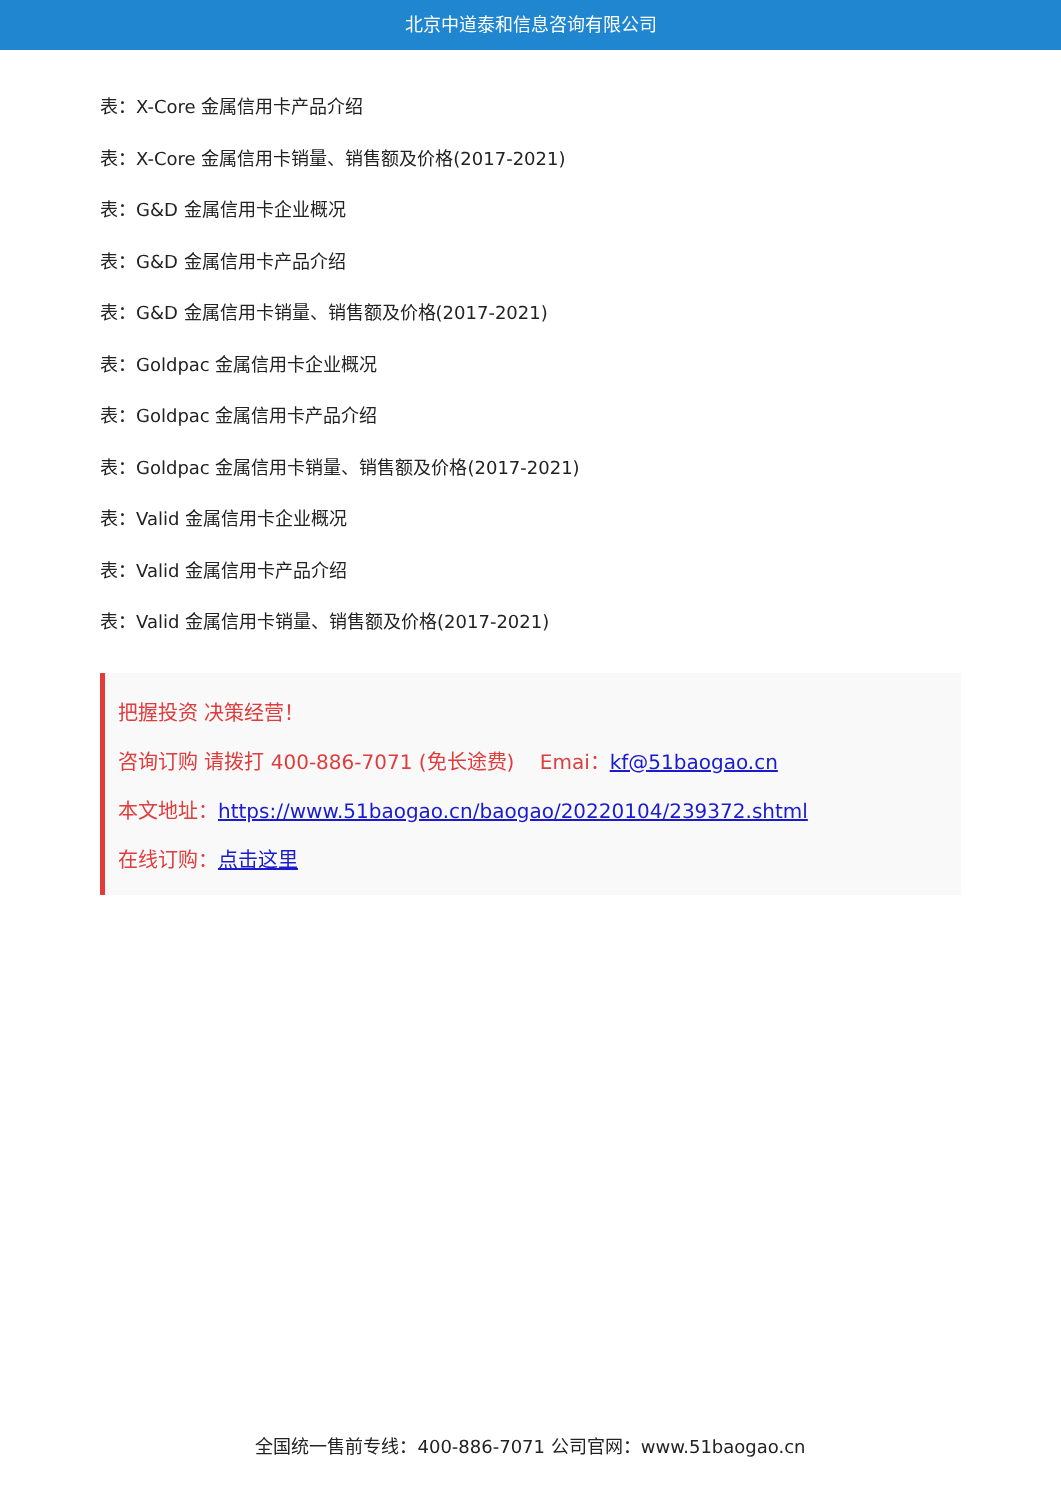北京中道泰和信息咨询有限公司
表：X-Core 金属信用卡产品介绍
表：X-Core 金属信用卡销量、销售额及价格(2017-2021)
表：G&D 金属信用卡企业概况
表：G&D 金属信用卡产品介绍
表：G&D 金属信用卡销量、销售额及价格(2017-2021)
表：Goldpac 金属信用卡企业概况
表：Goldpac 金属信用卡产品介绍
表：Goldpac 金属信用卡销量、销售额及价格(2017-2021)
表：Valid 金属信用卡企业概况
表：Valid 金属信用卡产品介绍
表：Valid 金属信用卡销量、销售额及价格(2017-2021)
把握投资 决策经营！
咨询订购 请拨打 400-886-7071 (免长途费) Emai：kf@51baogao.cn
本文地址：https://www.51baogao.cn/baogao/20220104/239372.shtml
在线订购：点击这里
全国统一售前专线：400-886-7071 公司官网：www.51baogao.cn